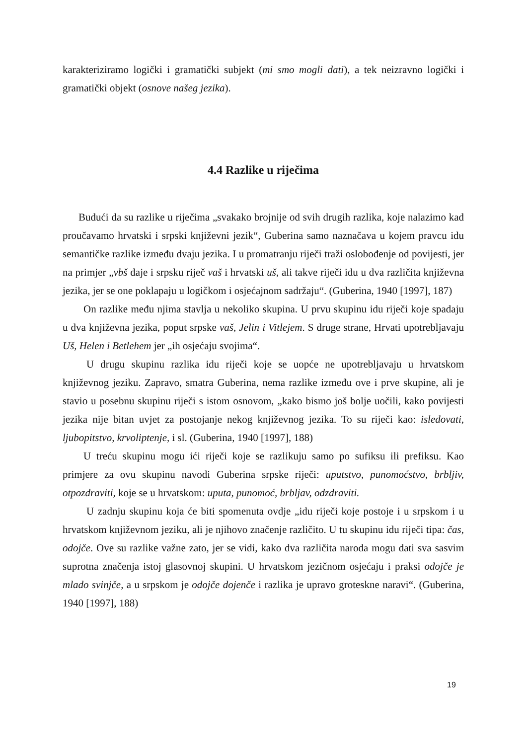karakteriziramo logički i gramatički subjekt (mi smo mogli dati), a tek neizravno logički i gramatički objekt (osnove našeg jezika).
4.4 Razlike u riječima
Budući da su razlike u riječima „svakako brojnije od svih drugih razlika, koje nalazimo kad proučavamo hrvatski i srpski književni jezik“, Guberina samo naznačava u kojem pravcu idu semantičke razlike između dvaju jezika. I u promatranju riječi traži oslobođenje od povijesti, jer na primjer „vbš daje i srpsku riječ vaš i hrvatski uš, ali takve riječi idu u dva različita književna jezika, jer se one poklapaju u logičkom i osjećajnom sadržaju“. (Guberina, 1940 [1997], 187)
On razlike među njima stavlja u nekoliko skupina. U prvu skupinu idu riječi koje spadaju u dva književna jezika, poput srpske vaš, Jelin i Vitlejem. S druge strane, Hrvati upotrebljavaju Uš, Helen i Betlehem jer „ih osjećaju svojima“.
U drugu skupinu razlika idu riječi koje se uopće ne upotrebljavaju u hrvatskom književnog jeziku. Zapravo, smatra Guberina, nema razlike između ove i prve skupine, ali je stavio u posebnu skupinu riječi s istom osnovom, „kako bismo još bolje uočili, kako povijesti jezika nije bitan uvjet za postojanje nekog književnog jezika. To su riječi kao: isledovati, ljubopitstvo, krvoliptenje, i sl. (Guberina, 1940 [1997], 188)
U treću skupinu mogu ići riječi koje se razlikuju samo po sufiksu ili prefiksu. Kao primjere za ovu skupinu navodi Guberina srpske riječi: uputstvo, punomoćstvo, brbljiv, otpozdraviti, koje se u hrvatskom: uputa, punomoć, brbljav, odzdraviti.
U zadnju skupinu koja će biti spomenuta ovdje „idu riječi koje postoje i u srpskom i u hrvatskom književnom jeziku, ali je njihovo značenje različito. U tu skupinu idu riječi tipa: čas, odojče. Ove su razlike važne zato, jer se vidi, kako dva različita naroda mogu dati sva sasvim suprotna značenja istoj glasovnoj skupini. U hrvatskom jezičnom osjećaju i praksi odojče je mlado svinjče, a u srpskom je odojče dojenče i razlika je upravo groteskne naravi“. (Guberina, 1940 [1997], 188)
19